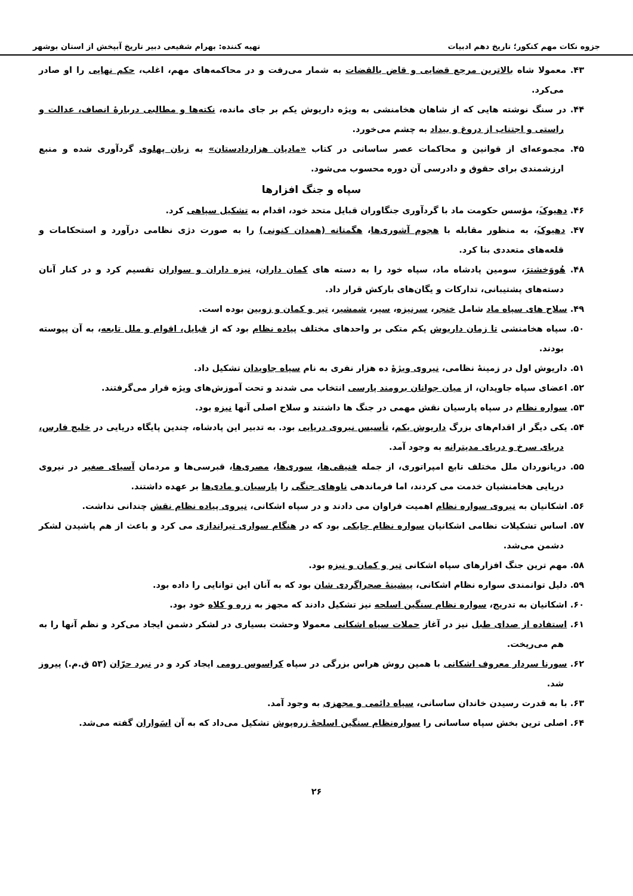جزوه نکات مهم کنکور؛ تاریخ دهم ادبیات تهیه کننده: بهرام شفیعی دبیر تاریخ آبپخش از استان بوشهر
۴۳. معمولا شاه بالاترین مرجع قضایی و قاض یالقضات به شمار می‌رفت و در محاکمه‌های مهم، اغلب، حکم نهایی را او صادر می‌کرد.
۴۴. در سنگ نوشته هایی که از شاهان هخامنشی به ویژه داریوش یکم بر جای مانده، نکته‌ها و مطالبی دربارهٔ انصاف، عدالت و راستی و اجتناب از دروغ و بیداد به چشم می‌خورد.
۴۵. مجموعه‌ای از قوانین و محاکمات عصر ساسانی در کتاب «مادیان هزاردادستان» به زبان پهلوی گردآوری شده و منبع ارزشمندی برای حقوق و دادرسی آن دوره محسوب می‌شود.
سپاه و جنگ افزارها
۴۶. دهیوکَ، مؤسس حکومت ماد با گردآوری جنگاوران قبایل متحد خود، اقدام به تشکیل سپاهی کرد.
۴۷. دهیوکَ، به منظور مقابله با هجوم آشوری‌ها، هگمتانه (همدان کنونی) را به صورت دژی نظامی درآورد و استحکامات و قلعه‌های متعددی بنا کرد.
۴۸. هُووَخشترَ، سومین پادشاه ماد، سپاه خود را به دسته های کمان داران، نیزه داران و سواران تقسیم کرد و در کنار آنان دسته‌های پشتیبانی، تدارکات و یگان‌های بارکش قرار داد.
۴۹. سلاح های سپاه ماد شامل خنجر، سرنیزه، سپر، شمشیر، تیر و کمان و زوبین بوده است.
۵۰. سپاه هخامنشی تا زمان داریوش یکم متکی بر واحدهای مختلف پیاده نظام بود که از قبایل، اقوام و ملل تابعه، به آن پیوسته بودند.
۵۱. داریوش اول در زمینهٔ نظامی، نیروی ویژهٔ ده هزار نفری به نام سپاه جاویدان تشکیل داد.
۵۲. اعضای سپاه جاویدان، از میان جوانان برومند پارسی انتخاب می شدند و تحت آموزش‌های ویژه قرار می‌گرفتند.
۵۳. سواره نظام در سپاه پارسیان نقش مهمی در جنگ ها داشتند و سلاح اصلی آنها نیزه بود.
۵۴. یکی دیگر از اقدام‌های بزرگ داریوش یکم، تأسیس نیروی دریایی بود. به تدبیر این پادشاه، چندین پایگاه دریایی در خلیج فارس، دریای سرخ و دریای مدیترانه به وجود آمد.
۵۵. دریانوردان ملل مختلف تابع امپراتوری، از جمله فنیقی‌ها، سوری‌ها، مصری‌ها، قبرسی‌ها و مردمان آسیای صغیر در نیروی دریایی هخامنشیان خدمت می کردند، اما فرماندهی ناوهای جنگی را پارسیان و مادی‌ها بر عهده داشتند.
۵۶. اشکانیان به نیروی سواره نظام اهمیت فراوان می دادند و در سپاه اشکانی، نیروی پیاده نظام نقش چندانی نداشت.
۵۷. اساس تشکیلات نظامی اشکانیان سواره نظام چابکی بود که در هنگام سواری تیراندازی می کرد و باعث از هم پاشیدن لشکر دشمن می‌شد.
۵۸. مهم ترین جنگ افزارهای سپاه اشکانی تیر و کمان و نیزه بود.
۵۹. دلیل توانمندی سواره نظام اشکانی، پیشینهٔ صحراگردی شان بود که به آنان این توانایی را داده بود.
۶۰. اشکانیان به تدریج، سواره نظام سنگین اسلحه نیز تشکیل دادند که مجهز به زره و کلاه خود بود.
۶۱. استفاده از صدای طبل نیز در آغاز حملات سپاه اشکانی معمولا وحشت بسیاری در لشکر دشمن ایجاد می‌کرد و نظم آنها را به هم می‌ریخت.
۶۲. سورنا سردار معروف اشکانی با همین روش هراس بزرگی در سپاه کراسوس رومی ایجاد کرد و در نبرد حرّان (۵۳ ق.م.) پیروز شد.
۶۳. با به قدرت رسیدن خاندان ساسانی، سپاه دائمی و مجهزی به وجود آمد.
۶۴. اصلی ترین بخش سپاه ساسانی را سواره‌نظام سنگین اسلحهٔ زره‌پوش تشکیل می‌داد که به آن اسَواران گفته می‌شد.
۲۶